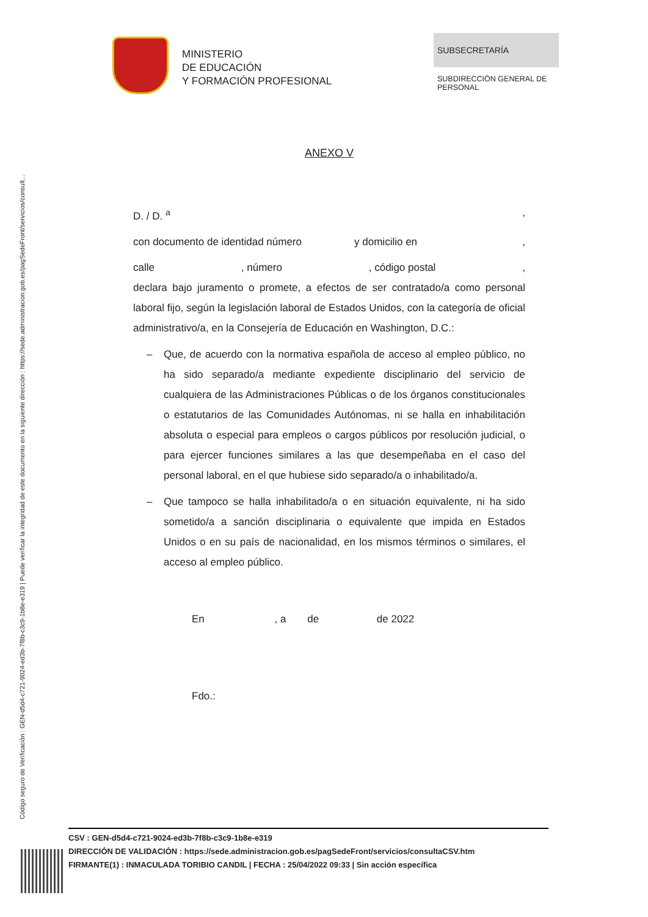Código seguro de Verificación : GEN-d5d4-c721-9024-ed3b-7f8b-c3c9-1b8e-e319 | Puede verificar la integridad de este documento en la siguiente dirección : https://sede.administracion.gob.es/pagSedeFront/servicios/consult...
MINISTERIO
DE EDUCACIÓN
Y FORMACIÓN PROFESIONAL
SUBSECRETARÍA
SUBDIRECCIÓN GENERAL DE PERSONAL
ANEXO V
D. / D. <sup>a</sup>,
con documento de identidad número y domicilio en ,
calle, número, código postal,
declara bajo juramento o promete, a efectos de ser contratado/a como personal laboral fijo, según la legislación laboral de Estados Unidos, con la categoría de oficial administrativo/a, en la Consejería de Educación en Washington, D.C.:
– Que, de acuerdo con la normativa española de acceso al empleo público, no ha sido separado/a mediante expediente disciplinario del servicio de cualquiera de las Administraciones Públicas o de los órganos constitucionales o estatutarios de las Comunidades Autónomas, ni se halla en inhabilitación absoluta o especial para empleos o cargos públicos por resolución judicial, o para ejercer funciones similares a las que desempeñaba en el caso del personal laboral, en el que hubiese sido separado/a o inhabilitado/a.
– Que tampoco se halla inhabilitado/a o en situación equivalente, ni ha sido sometido/a a sanción disciplinaria o equivalente que impida en Estados Unidos o en su país de nacionalidad, en los mismos términos o similares, el acceso al empleo público.
En , a de de 2022
Fdo.:
CSV : GEN-d5d4-c721-9024-ed3b-7f8b-c3c9-1b8e-e319
DIRECCIÓN DE VALIDACIÓN : https://sede.administracion.gob.es/pagSedeFront/servicios/consultaCSV.htm
FIRMANTE(1) : INMACULADA TORIBIO CANDIL | FECHA : 25/04/2022 09:33 | Sin acción específica